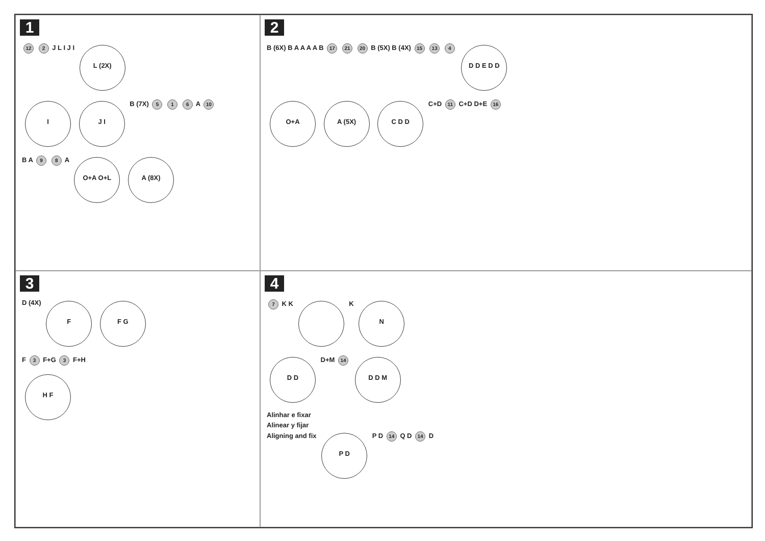1
12 2 J L I J I L (2X)
I J I B (7X) 5 1 6 A 10
B A 9 8 A O+A O+L A (8X)
2
B (6X) B A A A A B 17 21 20 B (5X) B (4X) 15 13 4 D D E D D
O+A A (5X) C D D C+D 11 C+D D+E 16
3
D (4X) F F G
F 3 F+G 3 F+H
H F
4
7 K K K N
D D D+M 14 D D M
Alinhar e fixar
Alinear y fijar
Aligning and fix P D P D 14 Q D 14 D